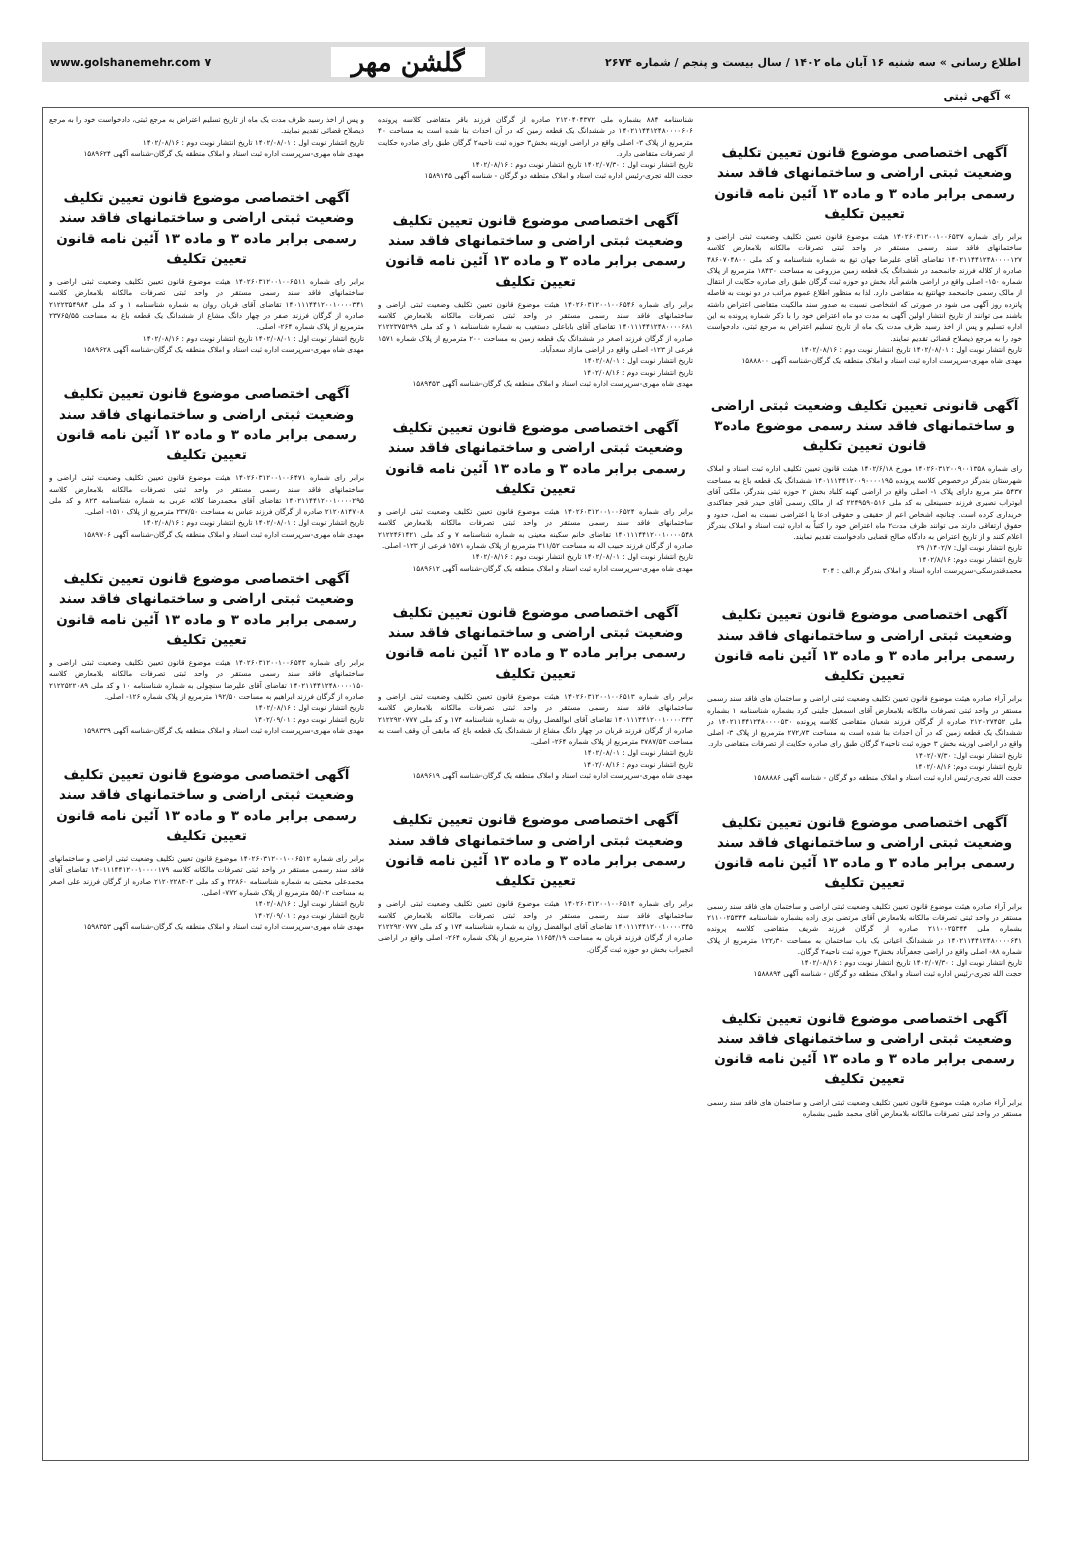اطلاع رسانی » سه شنبه ۱۶ آبان ماه ۱۴۰۲ / سال بیست و پنجم / شماره ۲۶۷۴ گلشن مهر www.golshanemehr.com ۷
» آگهی ثبتی
آگهی اختصاصی موضوع قانون تعیین تکلیف وضعیت ثبتی اراضی و ساختمانهای فاقد سند رسمی برابر ماده ۳ و ماده ۱۳ آئین نامه قانون تعیین تکلیف
برابر رای شماره ۱۴۰۲۶۰۳۱۲۰۰۱۰۰۶۵۳۷ هیئت موضوع قانون تعیین تکلیف وضعیت ثبتی اراضی و ساختمانهای فاقد سند رسمی مستقر در واحد ثبتی تصرفات مالکانه بلامعارض کلاسه ۱۴۰۲۱۱۴۴۱۲۴۸۰۰۰۰۱۲۷ تقاضای آقای علیرضا جهان تیغ به شماره شناسنامه و کد ملی ۴۸۶۰۷۰۴۸۰۰ صادره از کلاله فرزند جانمحمد در ششدانگ یک قطعه زمین مزروعی به مساحت ۱۸۴۳۰ مترمربع از پلاک شماره ۱۵۰- اصلی واقع در اراضی هاشم آباد بخش دو حوزه ثبت گرگان طبق رای صادره حکایت از انتقال از مالک رسمی جانمحمد جهانتیغ به متقاضی دارد. لذا به منظور اطلاع عموم مراتب در دو نوبت به فاصله پانزده روز آگهی می شود در صورتی که اشخاصی نسبت به صدور سند مالکیت متقاضی اعتراض داشته باشند می توانند از تاریخ انتشار اولین آگهی به مدت دو ماه اعتراض خود را با ذکر شماره پرونده به این اداره تسلیم و پس از اخذ رسید ظرف مدت یک ماه از تاریخ تسلیم اعتراض به مرجع ثبتی، دادخواست خود را به مرجع ذیصلاح قضائی تقدیم نمایند.
تاریخ انتشار نوبت اول : ۱۴۰۲/۰۸/۰۱ تاریخ انتشار نوبت دوم : ۱۴۰۲/۰۸/۱۶
مهدی شاه مهری-سرپرست اداره ثبت اسناد و املاک منطقه یک گرگان-شناسه آگهی ۱۵۸۸۸۰۰
آگهی قانونی تعیین تکلیف وضعیت ثبتی اراضی و ساختمانهای فاقد سند رسمی موضوع ماده۳ قانون تعیین تکلیف
رای شماره ۱۴۰۲۶۰۳۱۲۰۰۹۰۰۱۳۵۸ مورخ ۱۴۰۲/۶/۱۸ هیئت قانون تعیین تکلیف اداره ثبت اسناد و املاک شهرستان بندرگز درخصوص کلاسه پرونده ۱۴۰۱۱۱۴۴۱۲۰۰۹۰۰۰۰۱۹۵ ششدانگ یک قطعه باغ به مساحت ۵۴۳۷ متر مربع دارای پلاک ۱- اصلی واقع در اراضی کهنه کلباد بخش ۲ حوزه ثبتی بندرگز، ملکی آقای ابوتراب نصیری فرزند حسینعلی به کد ملی ۲۲۴۹۵۹۰۵۱۶ که از مالک رسمی آقای حیدر قجر جفاکندی خریداری کرده است. چنانچه اشخاص اعم از حقیقی و حقوقی ادعا یا اعتراضی نسبت به اصل، حدود و حقوق ارتفاقی دارند می توانند ظرف مدت۲ ماه اعتراض خود را کتباً به اداره ثبت اسناد و املاک بندرگز اعلام کنند و از تاریخ اعتراض به دادگاه صالح قضایی دادخواست تقدیم نمایند.
تاریخ انتشار نوبت اول: ۱۴۰۲/۷/ ۲۹
تاریخ انتشار نوبت دوم: ۱۴۰۲/۸/۱۶
محمدقندرسکی-سرپرست اداره اسناد و املاک بندرگز م.الف : ۳۰۴
آگهی اختصاصی موضوع قانون تعیین تکلیف وضعیت ثبتی اراضی و ساختمانهای فاقد سند رسمی برابر ماده ۳ و ماده ۱۳ آئین نامه قانون تعیین تکلیف
برابر آراء صادره هیئت موضوع قانون تعیین تکلیف وضعیت ثبتی اراضی و ساختمان های فاقد سند رسمی مستقر در واحد ثبتی تصرفات مالکانه بلامعارض آقای اسمعیل جلینی کرد بشماره شناسنامه ۱ بشماره ملی ۲۱۲۰۲۷۴۵۲ صادره از گرگان فرزند شعبان متقاضی کلاسه پرونده ۱۴۰۲۱۱۴۴۱۲۴۸۰۰۰۰۵۳۰ در ششدانگ یک قطعه زمین که در آن احداث بنا شده است به مساحت ۲۷۲٫۷۳ مترمربع از پلاک ۳- اصلی واقع در اراضی اوزینه بخش ۳ حوزه ثبت ناحیه۲ گرگان طبق رای صادره حکایت از تصرفات متقاضی دارد.
تاریخ انتشار نوبت اول: ۱۴۰۲/۰۷/۳۰
تاریخ انتشار نوبت دوم: ۱۴۰۲/۰۸/۱۶
حجت الله تجری-رئیس اداره ثبت اسناد و املاک منطقه دو گرگان - شناسه آگهی ۱۵۸۸۸۸۶
آگهی اختصاصی موضوع قانون تعیین تکلیف وضعیت ثبتی اراضی و ساختمانهای فاقد سند رسمی برابر ماده ۳ و ماده ۱۳ آئین نامه قانون تعیین تکلیف
برابر آراء صادره هیئت موضوع قانون تعیین تکلیف وضعیت ثبتی اراضی و ساختمان های فاقد سند رسمی مستقر در واحد ثبتی تصرفات مالکانه بلامعارض آقای مرتضی بزی زاده بشماره شناسنامه ۲۱۱۰۰۲۵۳۴۴ بشماره ملی ۲۱۱۰۰۲۵۳۴۴ صادره از گرگان فرزند شریف متقاضی کلاسه پرونده ۱۴۰۲۱۱۴۴۱۲۴۸۰۰۰۰۶۴۱ در ششدانگ اعیانی یک باب ساختمان به مساحت ۱۲۲٫۳۰ مترمربع از پلاک شماره ۸۸- اصلی واقع در اراضی جعفرآباد بخش۳ حوزه ثبت ناحیه۲ گرگان.
تاریخ انتشار نوبت اول : ۱۴۰۲/۰۷/۳۰ تاریخ انتشار نوبت دوم : ۱۴۰۲/۰۸/۱۶
حجت الله تجری-رئیس اداره ثبت اسناد و املاک منطقه دو گرگان - شناسه آگهی ۱۵۸۸۸۹۴
آگهی اختصاصی موضوع قانون تعیین تکلیف وضعیت ثبتی اراضی و ساختمانهای فاقد سند رسمی برابر ماده ۳ و ماده ۱۳ آئین نامه قانون تعیین تکلیف
برابر آراء صادره هیئت موضوع قانون تعیین تکلیف وضعیت ثبتی اراضی و ساختمان های فاقد سند رسمی مستقر در واحد ثبتی تصرفات مالکانه بلامعارض آقای محمد طیبی بشماره
شناسنامه ۸۸۴ بشماره ملی ۲۱۲۰۴۰۴۳۷۲ صادره از گرگان فرزند باقر متقاضی کلاسه پرونده ۱۴۰۲۱۱۴۴۱۲۴۸۰۰۰۰۶۰۶ در ششدانگ یک قطعه زمین که در آن احداث بنا شده است به مساحت ۴۰ مترمربع از پلاک ۳- اصلی واقع در اراضی اوزینه بخش۳ حوزه ثبت ناحیه۲ گرگان طبق رای صادره حکایت از تصرفات متقاضی دارد.
تاریخ انتشار نوبت اول : ۱۴۰۲/۰۷/۳۰ تاریخ انتشار نوبت دوم : ۱۴۰۲/۰۸/۱۶
حجت الله تجری-رئیس اداره ثبت اسناد و املاک منطقه دو گرگان - شناسه آگهی ۱۵۸۹۱۴۵
آگهی اختصاصی موضوع قانون تعیین تکلیف وضعیت ثبتی اراضی و ساختمانهای فاقد سند رسمی برابر ماده ۳ و ماده ۱۳ آئین نامه قانون تعیین تکلیف
برابر رای شماره ۱۴۰۲۶۰۳۱۲۰۰۱۰۰۶۵۴۶ هیئت موضوع قانون تعیین تکلیف وضعیت ثبتی اراضی و ساختمانهای فاقد سند رسمی مستقر در واحد ثبتی تصرفات مالکانه بلامعارض کلاسه ۱۴۰۱۱۱۴۴۱۲۴۸۰۰۰۰۶۸۱ تقاضای آقای باباعلی دستغیب به شماره شناسنامه ۱ و کد ملی ۲۱۲۲۳۷۵۲۹۹ صادره از گرگان فرزند اصغر در ششدانگ یک قطعه زمین به مساحت ۲۰۰ مترمربع از پلاک شماره ۱۵۷۱ فرعی از ۱۲۳- اصلی واقع در اراضی مازاد سعدآباد.
تاریخ انتشار نوبت اول : ۱۴۰۲/۰۸/۰۱
تاریخ انتشار نوبت دوم : ۱۴۰۲/۰۸/۱۶
مهدی شاه مهری-سرپرست اداره ثبت اسناد و املاک منطقه یک گرگان-شناسه آگهی ۱۵۸۹۴۵۳
آگهی اختصاصی موضوع قانون تعیین تکلیف وضعیت ثبتی اراضی و ساختمانهای فاقد سند رسمی برابر ماده ۳ و ماده ۱۳ آئین نامه قانون تعیین تکلیف
برابر رای شماره ۱۴۰۲۶۰۳۱۲۰۰۱۰۰۶۵۲۴ هیئت موضوع قانون تعیین تکلیف وضعیت ثبتی اراضی و ساختمانهای فاقد سند رسمی مستقر در واحد ثبتی تصرفات مالکانه بلامعارض کلاسه ۱۴۰۱۱۱۴۴۱۲۰۰۱۰۰۰۰۵۴۸ تقاضای خانم سکینه معینی به شماره شناسنامه ۷ و کد ملی ۲۱۲۲۴۶۱۴۲۱ صادره از گرگان فرزند حبیب اله به مساحت ۳۱۱/۵۲ مترمربع از پلاک شماره ۱۵۷۱ فرعی از ۱۲۳- اصلی.
تاریخ انتشار نوبت اول : ۱۴۰۲/۰۸/۰۱ تاریخ انتشار نوبت دوم : ۱۴۰۲/۰۸/۱۶
مهدی شاه مهری-سرپرست اداره ثبت اسناد و املاک منطقه یک گرگان-شناسه آگهی ۱۵۸۹۶۱۲
آگهی اختصاصی موضوع قانون تعیین تکلیف وضعیت ثبتی اراضی و ساختمانهای فاقد سند رسمی برابر ماده ۳ و ماده ۱۳ آئین نامه قانون تعیین تکلیف
برابر رای شماره ۱۴۰۲۶۰۳۱۲۰۰۱۰۰۶۵۱۳ هیئت موضوع قانون تعیین تکلیف وضعیت ثبتی اراضی و ساختمانهای فاقد سند رسمی مستقر در واحد ثبتی تصرفات مالکانه بلامعارض کلاسه ۱۴۰۱۱۱۴۴۱۲۰۰۱۰۰۰۰۳۴۳ تقاضای آقای ابوالفضل روان به شماره شناسنامه ۱۷۴ و کد ملی ۲۱۲۲۹۲۰۷۷۷ صادره از گرگان فرزند قربان در چهار دانگ مشاع از ششدانگ یک قطعه باغ که مابقی آن وقف است به مساحت ۳۷۸۷/۵۳ مترمربع از پلاک شماره ۲۶۴- اصلی.
تاریخ انتشار نوبت اول : ۱۴۰۲/۰۸/۰۱
تاریخ انتشار نوبت دوم : ۱۴۰۲/۰۸/۱۶
مهدی شاه مهری-سرپرست اداره ثبت اسناد و املاک منطقه یک گرگان-شناسه آگهی ۱۵۸۹۶۱۹
آگهی اختصاصی موضوع قانون تعیین تکلیف وضعیت ثبتی اراضی و ساختمانهای فاقد سند رسمی برابر ماده ۳ و ماده ۱۳ آئین نامه قانون تعیین تکلیف
برابر رای شماره ۱۴۰۲۶۰۳۱۲۰۰۱۰۰۶۵۱۴ هیئت موضوع قانون تعیین تکلیف وضعیت ثبتی اراضی و ساختمانهای فاقد سند رسمی مستقر در واحد ثبتی تصرفات مالکانه بلامعارض کلاسه ۱۴۰۱۱۱۴۴۱۲۰۰۱۰۰۰۰۳۴۵ تقاضای آقای ابوالفضل روان به شماره شناسنامه ۱۷۴ و کد ملی ۲۱۲۲۹۲۰۷۷۷ صادره از گرگان فرزند قربان به مساحت ۱۱۶۵۴/۱۹ مترمربع از پلاک شماره ۲۶۴- اصلی واقع در اراضی انجیراب بخش دو حوزه ثبت گرگان.
و پس از اخذ رسید ظرف مدت یک ماه از تاریخ تسلیم اعتراض به مرجع ثبتی، دادخواست خود را به مرجع ذیصلاح قضائی تقدیم نمایند.
تاریخ انتشار نوبت اول : ۱۴۰۲/۰۸/۰۱ تاریخ انتشار نوبت دوم : ۱۴۰۲/۰۸/۱۶
مهدی شاه مهری-سرپرست اداره ثبت اسناد و املاک منطقه یک گرگان-شناسه آگهی ۱۵۸۹۶۲۴
آگهی اختصاصی موضوع قانون تعیین تکلیف وضعیت ثبتی اراضی و ساختمانهای فاقد سند رسمی برابر ماده ۳ و ماده ۱۳ آئین نامه قانون تعیین تکلیف
برابر رای شماره ۱۴۰۲۶۰۳۱۲۰۰۱۰۰۶۵۱۱ هیئت موضوع قانون تعیین تکلیف وضعیت ثبتی اراضی و ساختمانهای فاقد سند رسمی مستقر در واحد ثبتی تصرفات مالکانه بلامعارض کلاسه ۱۴۰۱۱۱۴۴۱۲۰۰۱۰۰۰۰۳۴۱ تقاضای آقای قربان روان به شماره شناسنامه ۱ و کد ملی ۲۱۲۲۳۵۴۹۸۴ صادره از گرگان فرزند صفر در چهار دانگ مشاع از ششدانگ یک قطعه باغ به مساحت ۲۳۷۶۵/۵۵ مترمربع از پلاک شماره ۲۶۴- اصلی.
تاریخ انتشار نوبت اول : ۱۴۰۲/۰۸/۰۱ تاریخ انتشار نوبت دوم : ۱۴۰۲/۰۸/۱۶
مهدی شاه مهری-سرپرست اداره ثبت اسناد و املاک منطقه یک گرگان-شناسه آگهی ۱۵۸۹۶۲۸
آگهی اختصاصی موضوع قانون تعیین تکلیف وضعیت ثبتی اراضی و ساختمانهای فاقد سند رسمی برابر ماده ۳ و ماده ۱۳ آئین نامه قانون تعیین تکلیف
برابر رای شماره ۱۴۰۲۶۰۳۱۲۰۰۱۰۰۶۴۷۱ هیئت موضوع قانون تعیین تکلیف وضعیت ثبتی اراضی و ساختمانهای فاقد سند رسمی مستقر در واحد ثبتی تصرفات مالکانه بلامعارض کلاسه ۱۴۰۲۱۱۴۴۱۲۰۰۱۰۰۰۰۲۹۵ تقاضای آقای محمدرضا کلاته عربی به شماره شناسنامه ۸۲۳ و کد ملی ۲۱۲۰۸۱۴۷۰۸ صادره از گرگان فرزند عباس به مساحت ۲۳۷/۵۰ مترمربع از پلاک ۱۵۱۰- اصلی.
تاریخ انتشار نوبت اول : ۱۴۰۲/۰۸/۰۱ تاریخ انتشار نوبت دوم : ۱۴۰۲/۰۸/۱۶
مهدی شاه مهری-سرپرست اداره ثبت اسناد و املاک منطقه یک گرگان-شناسه آگهی ۱۵۸۹۷۰۶
آگهی اختصاصی موضوع قانون تعیین تکلیف وضعیت ثبتی اراضی و ساختمانهای فاقد سند رسمی برابر ماده ۳ و ماده ۱۳ آئین نامه قانون تعیین تکلیف
برابر رای شماره ۱۴۰۲۶۰۳۱۲۰۰۱۰۰۶۵۴۳ هیئت موضوع قانون تعیین تکلیف وضعیت ثبتی اراضی و ساختمانهای فاقد سند رسمی مستقر در واحد ثبتی تصرفات مالکانه بلامعارض کلاسه ۱۴۰۲۱۱۴۴۱۲۴۸۰۰۰۰۱۵۰ تقاضای آقای علیرضا سنچولی به شماره شناسنامه ۱۰ و کد ملی ۲۱۲۲۵۲۲۰۸۹ صادره از گرگان فرزند ابراهیم به مساحت ۱۹۲/۵۰ مترمربع از پلاک شماره ۱۲۶- اصلی.
تاریخ انتشار نوبت اول : ۱۴۰۲/۰۸/۱۶
تاریخ انتشار نوبت دوم : ۱۴۰۲/۰۹/۰۱
مهدی شاه مهری-سرپرست اداره ثبت اسناد و املاک منطقه یک گرگان-شناسه آگهی ۱۵۹۸۳۳۹
آگهی اختصاصی موضوع قانون تعیین تکلیف وضعیت ثبتی اراضی و ساختمانهای فاقد سند رسمی برابر ماده ۳ و ماده ۱۳ آئین نامه قانون تعیین تکلیف
برابر رای شماره ۱۴۰۲۶۰۳۱۲۰۰۱۰۰۶۵۱۲ موضوع قانون تعیین تکلیف وضعیت ثبتی اراضی و ساختمانهای فاقد سند رسمی مستقر در واحد ثبتی تصرفات مالکانه کلاسه ۱۴۰۱۱۱۴۴۱۲۰۰۱۰۰۰۰۱۷۹ تقاضای آقای محمدعلی محبتی به شماره شناسنامه ۲۲۸۶۰ و کد ملی ۲۱۲۰۲۲۸۳۰۲ صادره از گرگان فرزند علی اصغر به مساحت ۵۵/۰۲ مترمربع از پلاک شماره ۷۷۲- اصلی.
تاریخ انتشار نوبت اول : ۱۴۰۲/۰۸/۱۶
تاریخ انتشار نوبت دوم : ۱۴۰۲/۰۹/۰۱
مهدی شاه مهری-سرپرست اداره ثبت اسناد و املاک منطقه یک گرگان-شناسه آگهی ۱۵۹۸۳۵۳